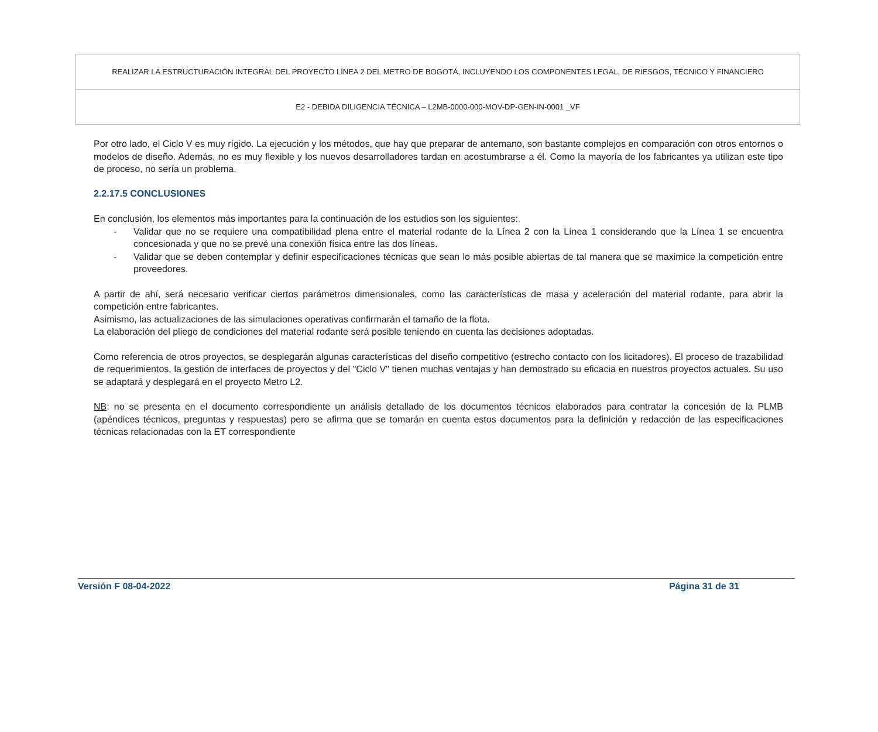REALIZAR LA ESTRUCTURACIÓN INTEGRAL DEL PROYECTO LÍNEA 2 DEL METRO DE BOGOTÁ, INCLUYENDO LOS COMPONENTES LEGAL, DE RIESGOS, TÉCNICO Y FINANCIERO
E2 - DEBIDA DILIGENCIA TÉCNICA – L2MB-0000-000-MOV-DP-GEN-IN-0001 _VF
Por otro lado, el Ciclo V es muy rígido. La ejecución y los métodos, que hay que preparar de antemano, son bastante complejos en comparación con otros entornos o modelos de diseño. Además, no es muy flexible y los nuevos desarrolladores tardan en acostumbrarse a él. Como la mayoría de los fabricantes ya utilizan este tipo de proceso, no sería un problema.
2.2.17.5 CONCLUSIONES
En conclusión, los elementos más importantes para la continuación de los estudios son los siguientes:
- Validar que no se requiere una compatibilidad plena entre el material rodante de la Línea 2 con la Línea 1 considerando que la Línea 1 se encuentra concesionada y que no se prevé una conexión física entre las dos líneas.
- Validar que se deben contemplar y definir especificaciones técnicas que sean lo más posible abiertas de tal manera que se maximice la competición entre proveedores.
A partir de ahí, será necesario verificar ciertos parámetros dimensionales, como las características de masa y aceleración del material rodante, para abrir la competición entre fabricantes.
Asimismo, las actualizaciones de las simulaciones operativas confirmarán el tamaño de la flota.
La elaboración del pliego de condiciones del material rodante será posible teniendo en cuenta las decisiones adoptadas.
Como referencia de otros proyectos, se desplegarán algunas características del diseño competitivo (estrecho contacto con los licitadores). El proceso de trazabilidad de requerimientos, la gestión de interfaces de proyectos y del "Ciclo V" tienen muchas ventajas y han demostrado su eficacia en nuestros proyectos actuales. Su uso se adaptará y desplegará en el proyecto Metro L2.
NB: no se presenta en el documento correspondiente un análisis detallado de los documentos técnicos elaborados para contratar la concesión de la PLMB (apéndices técnicos, preguntas y respuestas) pero se afirma que se tomarán en cuenta estos documentos para la definición y redacción de las especificaciones técnicas relacionadas con la ET correspondiente
Versión F 08-04-2022 Página 31 de 31